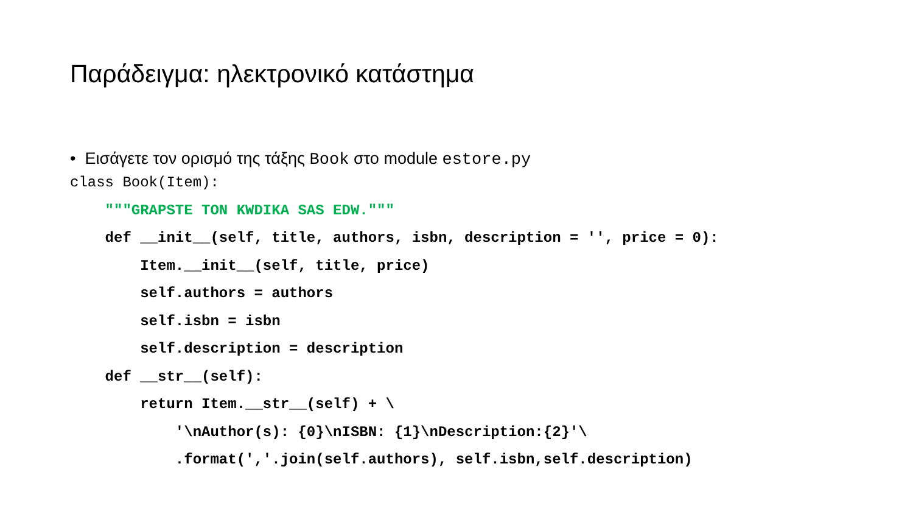Παράδειγμα: ηλεκτρονικό κατάστημα
• Εισάγετε τον ορισμό της τάξης Book στο module estore.py
class Book(Item):
    """GRAPSTE TON KWDIKA SAS EDW."""
    def __init__(self, title, authors, isbn, description = '', price = 0):
        Item.__init__(self, title, price)
        self.authors = authors
        self.isbn = isbn
        self.description = description
    def __str__(self):
        return Item.__str__(self) + \
            '\nAuthor(s): {0}\nISBN: {1}\nDescription:{2}'\
            .format(','.join(self.authors), self.isbn,self.description)